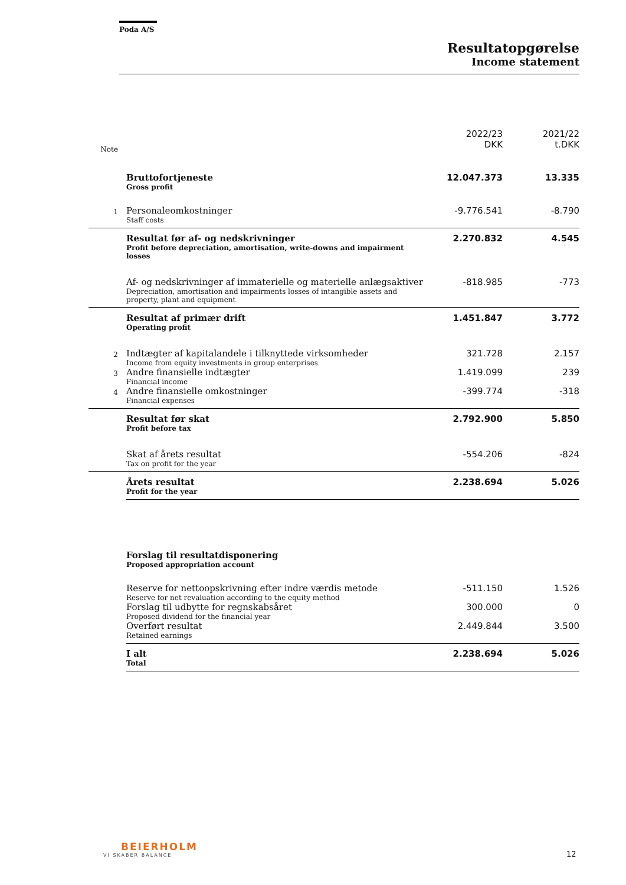Poda A/S
Resultatopgørelse
Income statement
| Note | | 2022/23 DKK | 2021/22 t.DKK |
| --- | --- | --- | --- |
| | Bruttofortjeneste Gross profit | 12.047.373 | 13.335 |
| 1 | Personaleomkostninger Staff costs | -9.776.541 | -8.790 |
| | Resultat før af- og nedskrivninger Profit before depreciation, amortisation, write-downs and impairment losses | 2.270.832 | 4.545 |
| | Af- og nedskrivninger af immaterielle og materielle anlægsaktiver Depreciation, amortisation and impairments losses of intangible assets and property, plant and equipment | -818.985 | -773 |
| | Resultat af primær drift Operating profit | 1.451.847 | 3.772 |
| 2 | Indtægter af kapitalandele i tilknyttede virksomheder Income from equity investments in group enterprises | 321.728 | 2.157 |
| 3 | Andre finansielle indtægter Financial income | 1.419.099 | 239 |
| 4 | Andre finansielle omkostninger Financial expenses | -399.774 | -318 |
| | Resultat før skat Profit before tax | 2.792.900 | 5.850 |
| | Skat af årets resultat Tax on profit for the year | -554.206 | -824 |
| | Årets resultat Profit for the year | 2.238.694 | 5.026 |
| | Forslag til resultatdisponering Proposed appropriation account | | |
| | Reserve for nettoopskrivning efter indre værdis metode Reserve for net revaluation according to the equity method | -511.150 | 1.526 |
| | Forslag til udbytte for regnskabsåret Proposed dividend for the financial year | 300.000 | 0 |
| | Overført resultat Retained earnings | 2.449.844 | 3.500 |
| | I alt Total | 2.238.694 | 5.026 |
BEIERHOLM
VI SKABER BALANCE
12